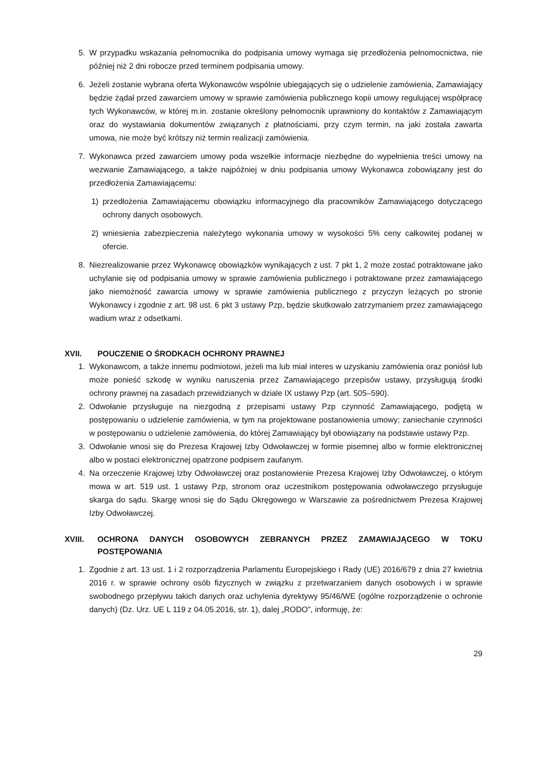5. W przypadku wskazania pełnomocnika do podpisania umowy wymaga się przedłożenia pełnomocnictwa, nie później niż 2 dni robocze przed terminem podpisania umowy.
6. Jeżeli zostanie wybrana oferta Wykonawców wspólnie ubiegających się o udzielenie zamówienia, Zamawiający będzie żądał przed zawarciem umowy w sprawie zamówienia publicznego kopii umowy regulującej współpracę tych Wykonawców, w której m.in. zostanie określony pełnomocnik uprawniony do kontaktów z Zamawiającym oraz do wystawiania dokumentów związanych z płatnościami, przy czym termin, na jaki została zawarta umowa, nie może być krótszy niż termin realizacji zamówienia.
7. Wykonawca przed zawarciem umowy poda wszelkie informacje niezbędne do wypełnienia treści umowy na wezwanie Zamawiającego, a także najpóźniej w dniu podpisania umowy Wykonawca zobowiązany jest do przedłożenia Zamawiającemu:
1) przedłożenia Zamawiającemu obowiązku informacyjnego dla pracowników Zamawiającego dotyczącego ochrony danych osobowych.
2) wniesienia zabezpieczenia należytego wykonania umowy w wysokości 5% ceny całkowitej podanej w ofercie.
8. Niezrealizowanie przez Wykonawcę obowiązków wynikających z ust. 7 pkt 1, 2 może zostać potraktowane jako uchylanie się od podpisania umowy w sprawie zamówienia publicznego i potraktowane przez zamawiającego jako niemożność zawarcia umowy w sprawie zamówienia publicznego z przyczyn leżących po stronie Wykonawcy i zgodnie z art. 98 ust. 6 pkt 3 ustawy Pzp, będzie skutkowało zatrzymaniem przez zamawiającego wadium wraz z odsetkami.
XVII. POUCZENIE O ŚRODKACH OCHRONY PRAWNEJ
1. Wykonawcom, a także innemu podmiotowi, jeżeli ma lub miał interes w uzyskaniu zamówienia oraz poniósł lub może ponieść szkodę w wyniku naruszenia przez Zamawiającego przepisów ustawy, przysługują środki ochrony prawnej na zasadach przewidzianych w dziale IX ustawy Pzp (art. 505–590).
2. Odwołanie przysługuje na niezgodną z przepisami ustawy Pzp czynność Zamawiającego, podjętą w postępowaniu o udzielenie zamówienia, w tym na projektowane postanowienia umowy; zaniechanie czynności w postępowaniu o udzielenie zamówienia, do której Zamawiający był obowiązany na podstawie ustawy Pzp.
3. Odwołanie wnosi się do Prezesa Krajowej Izby Odwoławczej w formie pisemnej albo w formie elektronicznej albo w postaci elektronicznej opatrzone podpisem zaufanym.
4. Na orzeczenie Krajowej Izby Odwoławczej oraz postanowienie Prezesa Krajowej Izby Odwoławczej, o którym mowa w art. 519 ust. 1 ustawy Pzp, stronom oraz uczestnikom postępowania odwoławczego przysługuje skarga do sądu. Skargę wnosi się do Sądu Okręgowego w Warszawie za pośrednictwem Prezesa Krajowej Izby Odwoławczej.
XVIII. OCHRONA DANYCH OSOBOWYCH ZEBRANYCH PRZEZ ZAMAWIAJĄCEGO W TOKU POSTĘPOWANIA
1. Zgodnie z art. 13 ust. 1 i 2 rozporządzenia Parlamentu Europejskiego i Rady (UE) 2016/679 z dnia 27 kwietnia 2016 r. w sprawie ochrony osób fizycznych w związku z przetwarzaniem danych osobowych i w sprawie swobodnego przepływu takich danych oraz uchylenia dyrektywy 95/46/WE (ogólne rozporządzenie o ochronie danych) (Dz. Urz. UE L 119 z 04.05.2016, str. 1), dalej „RODO”, informuję, że:
29